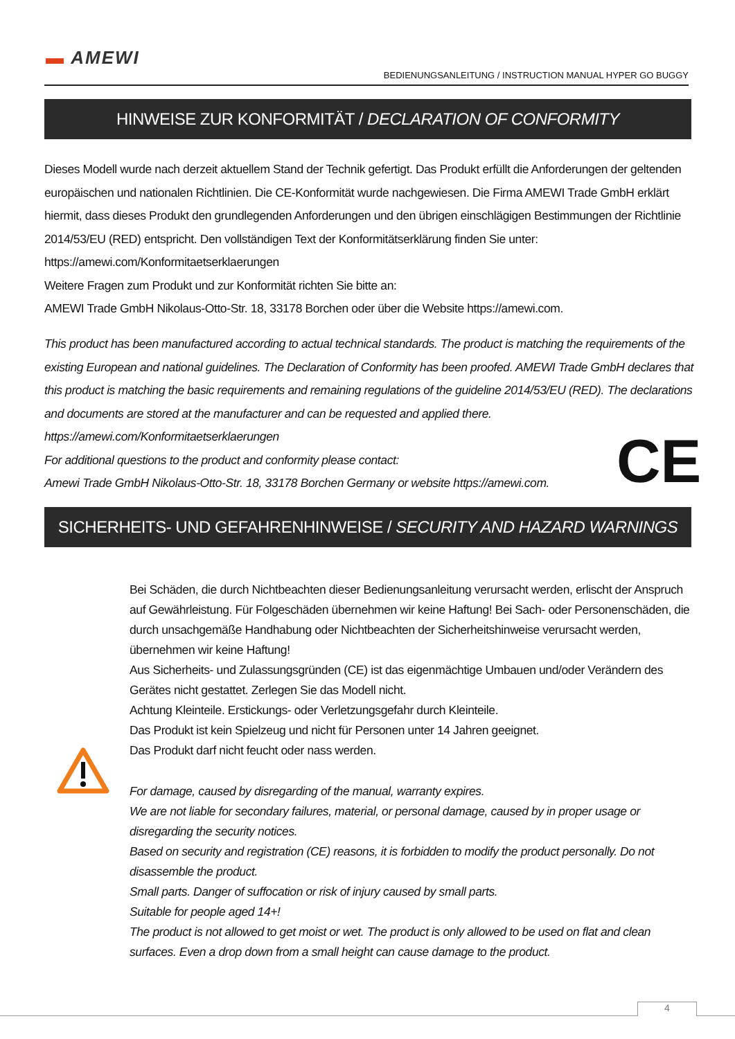▬ AMEWI
BEDIENUNGSANLEITUNG / INSTRUCTION MANUAL HYPER GO BUGGY
HINWEISE ZUR KONFORMITÄT / DECLARATION OF CONFORMITY
Dieses Modell wurde nach derzeit aktuellem Stand der Technik gefertigt. Das Produkt erfüllt die Anforderungen der geltenden europäischen und nationalen Richtlinien. Die CE-Konformität wurde nachgewiesen. Die Firma AMEWI Trade GmbH erklärt hiermit, dass dieses Produkt den grundlegenden Anforderungen und den übrigen einschlägigen Bestimmungen der Richtlinie 2014/53/EU (RED) entspricht. Den vollständigen Text der Konformitätserklärung finden Sie unter:
https://amewi.com/Konformitaetserklaerungen
Weitere Fragen zum Produkt und zur Konformität richten Sie bitte an:
AMEWI Trade GmbH Nikolaus-Otto-Str. 18, 33178 Borchen oder über die Website https://amewi.com.
This product has been manufactured according to actual technical standards. The product is matching the requirements of the existing European and national guidelines. The Declaration of Conformity has been proofed. AMEWI Trade GmbH declares that this product is matching the basic requirements and remaining regulations of the guideline 2014/53/EU (RED). The declarations and documents are stored at the manufacturer and can be requested and applied there. https://amewi.com/Konformitaetserklaerungen
For additional questions to the product and conformity please contact:
Amewi Trade GmbH Nikolaus-Otto-Str. 18, 33178 Borchen Germany or website https://amewi.com.
CE
SICHERHEITS- UND GEFAHRENHINWEISE / SECURITY AND HAZARD WARNINGS
Bei Schäden, die durch Nichtbeachten dieser Bedienungsanleitung verursacht werden, erlischt der Anspruch auf Gewährleistung. Für Folgeschäden übernehmen wir keine Haftung! Bei Sach- oder Personenschäden, die durch unsachgemäße Handhabung oder Nichtbeachten der Sicherheitshinweise verursacht werden, übernehmen wir keine Haftung!
Aus Sicherheits- und Zulassungsgründen (CE) ist das eigenmächtige Umbauen und/oder Verändern des Gerätes nicht gestattet. Zerlegen Sie das Modell nicht.
Achtung Kleinteile. Erstickungs- oder Verletzungsgefahr durch Kleinteile.
Das Produkt ist kein Spielzeug und nicht für Personen unter 14 Jahren geeignet.
Das Produkt darf nicht feucht oder nass werden.
For damage, caused by disregarding of the manual, warranty expires.
We are not liable for secondary failures, material, or personal damage, caused by in proper usage or disregarding the security notices.
Based on security and registration (CE) reasons, it is forbidden to modify the product personally. Do not disassemble the product.
Small parts. Danger of suffocation or risk of injury caused by small parts.
Suitable for people aged 14+!
The product is not allowed to get moist or wet. The product is only allowed to be used on flat and clean surfaces. Even a drop down from a small height can cause damage to the product.
4